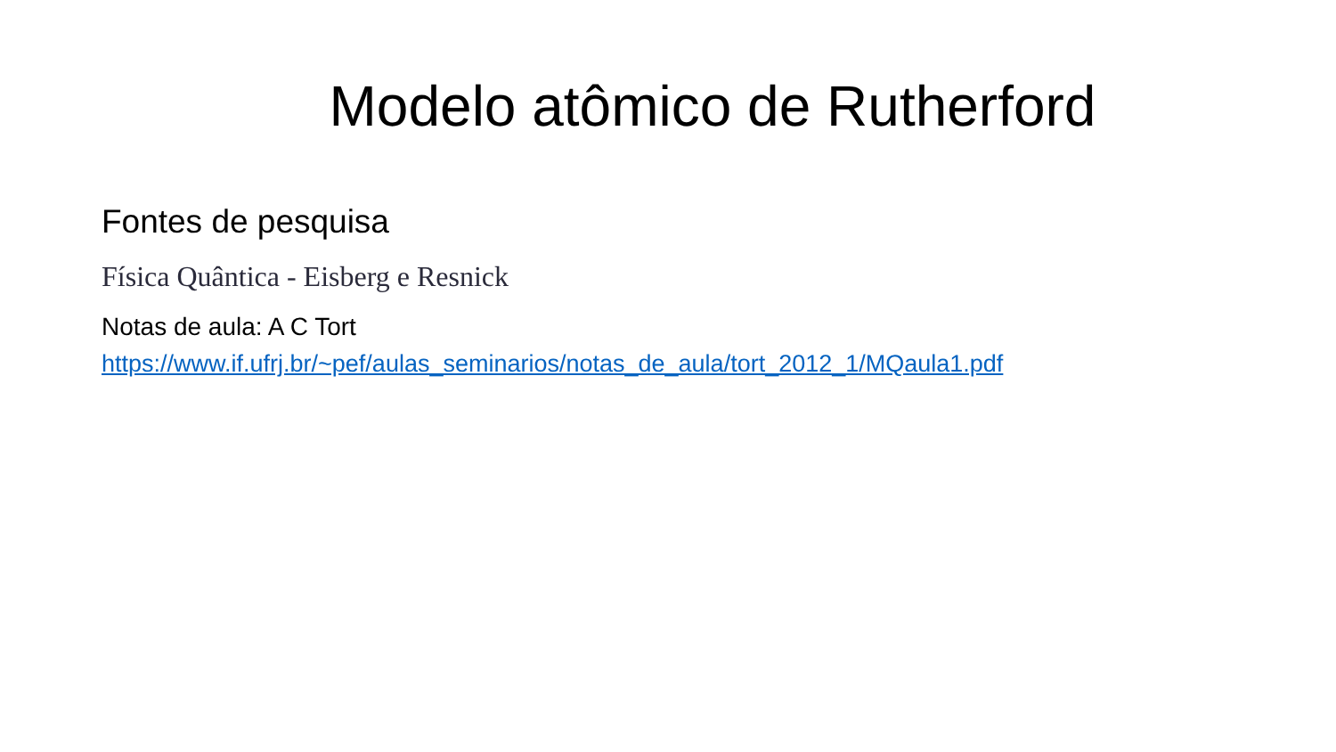Modelo atômico de Rutherford
Fontes de pesquisa
Física Quântica - Eisberg e Resnick
Notas de aula: A C Tort
https://www.if.ufrj.br/~pef/aulas_seminarios/notas_de_aula/tort_2012_1/MQaula1.pdf